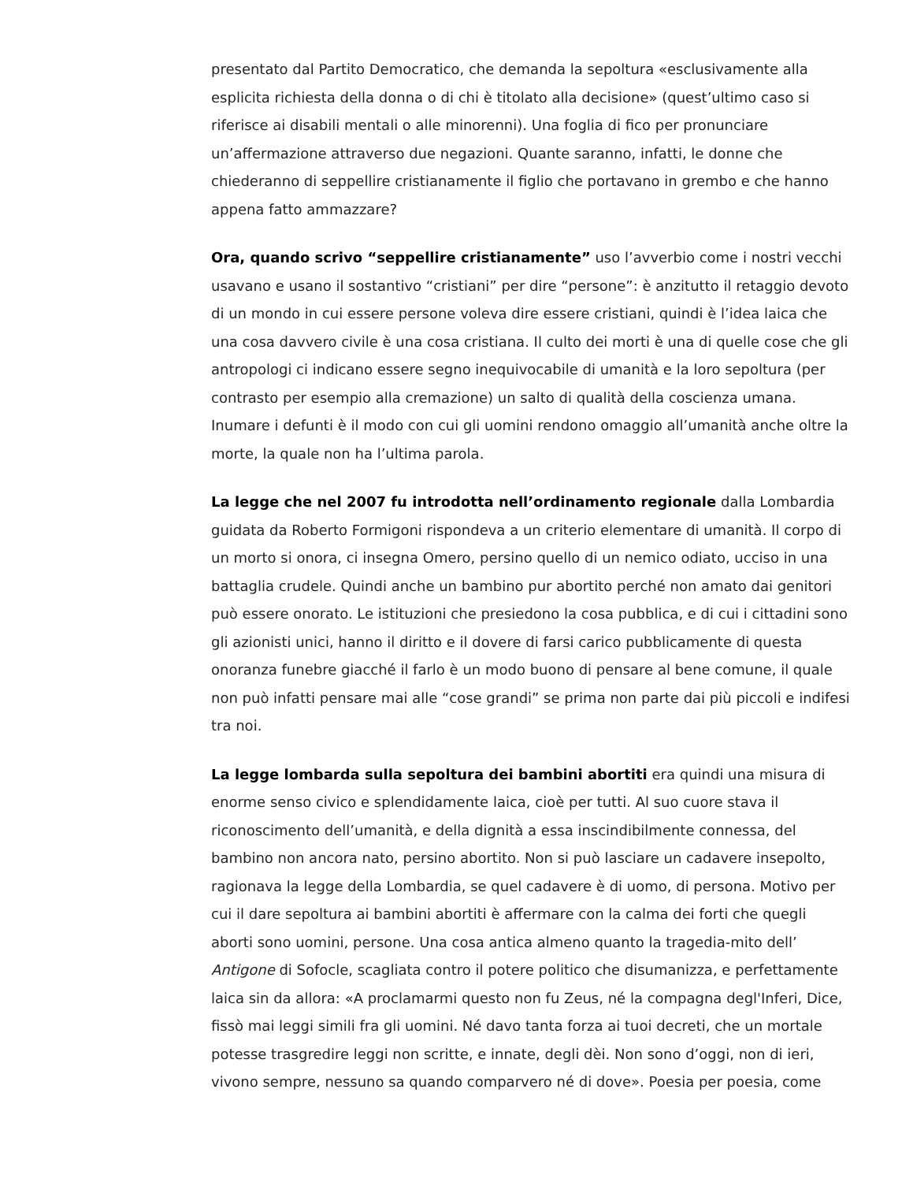presentato dal Partito Democratico, che demanda la sepoltura «esclusivamente alla esplicita richiesta della donna o di chi è titolato alla decisione» (quest’ultimo caso si riferisce ai disabili mentali o alle minorenni). Una foglia di fico per pronunciare un’affermazione attraverso due negazioni. Quante saranno, infatti, le donne che chiederanno di seppellire cristianamente il figlio che portavano in grembo e che hanno appena fatto ammazzare?
Ora, quando scrivo “seppellire cristianamente” uso l’avverbio come i nostri vecchi usavano e usano il sostantivo “cristiani” per dire “persone”: è anzitutto il retaggio devoto di un mondo in cui essere persone voleva dire essere cristiani, quindi è l’idea laica che una cosa davvero civile è una cosa cristiana. Il culto dei morti è una di quelle cose che gli antropologi ci indicano essere segno inequivocabile di umanità e la loro sepoltura (per contrasto per esempio alla cremazione) un salto di qualità della coscienza umana. Inumare i defunti è il modo con cui gli uomini rendono omaggio all’umanità anche oltre la morte, la quale non ha l’ultima parola.
La legge che nel 2007 fu introdotta nell’ordinamento regionale dalla Lombardia guidata da Roberto Formigoni rispondeva a un criterio elementare di umanità. Il corpo di un morto si onora, ci insegna Omero, persino quello di un nemico odiato, ucciso in una battaglia crudele. Quindi anche un bambino pur abortito perché non amato dai genitori può essere onorato. Le istituzioni che presiedono la cosa pubblica, e di cui i cittadini sono gli azionisti unici, hanno il diritto e il dovere di farsi carico pubblicamente di questa onoranza funebre giacché il farlo è un modo buono di pensare al bene comune, il quale non può infatti pensare mai alle “cose grandi” se prima non parte dai più piccoli e indifesi tra noi.
La legge lombarda sulla sepoltura dei bambini abortiti era quindi una misura di enorme senso civico e splendidamente laica, cioè per tutti. Al suo cuore stava il riconoscimento dell’umanità, e della dignità a essa inscindibilmente connessa, del bambino non ancora nato, persino abortito. Non si può lasciare un cadavere insepolto, ragionava la legge della Lombardia, se quel cadavere è di uomo, di persona. Motivo per cui il dare sepoltura ai bambini abortiti è affermare con la calma dei forti che quegli aborti sono uomini, persone. Una cosa antica almeno quanto la tragedia-mito dell’ Antigone di Sofocle, scagliata contro il potere politico che disumanizza, e perfettamente laica sin da allora: «A proclamarmi questo non fu Zeus, né la compagna degl'Inferi, Dice, fissò mai leggi simili fra gli uomini. Né davo tanta forza ai tuoi decreti, che un mortale potesse trasgredire leggi non scritte, e innate, degli dèi. Non sono d’oggi, non di ieri, vivono sempre, nessuno sa quando comparvero né di dove». Poesia per poesia, come